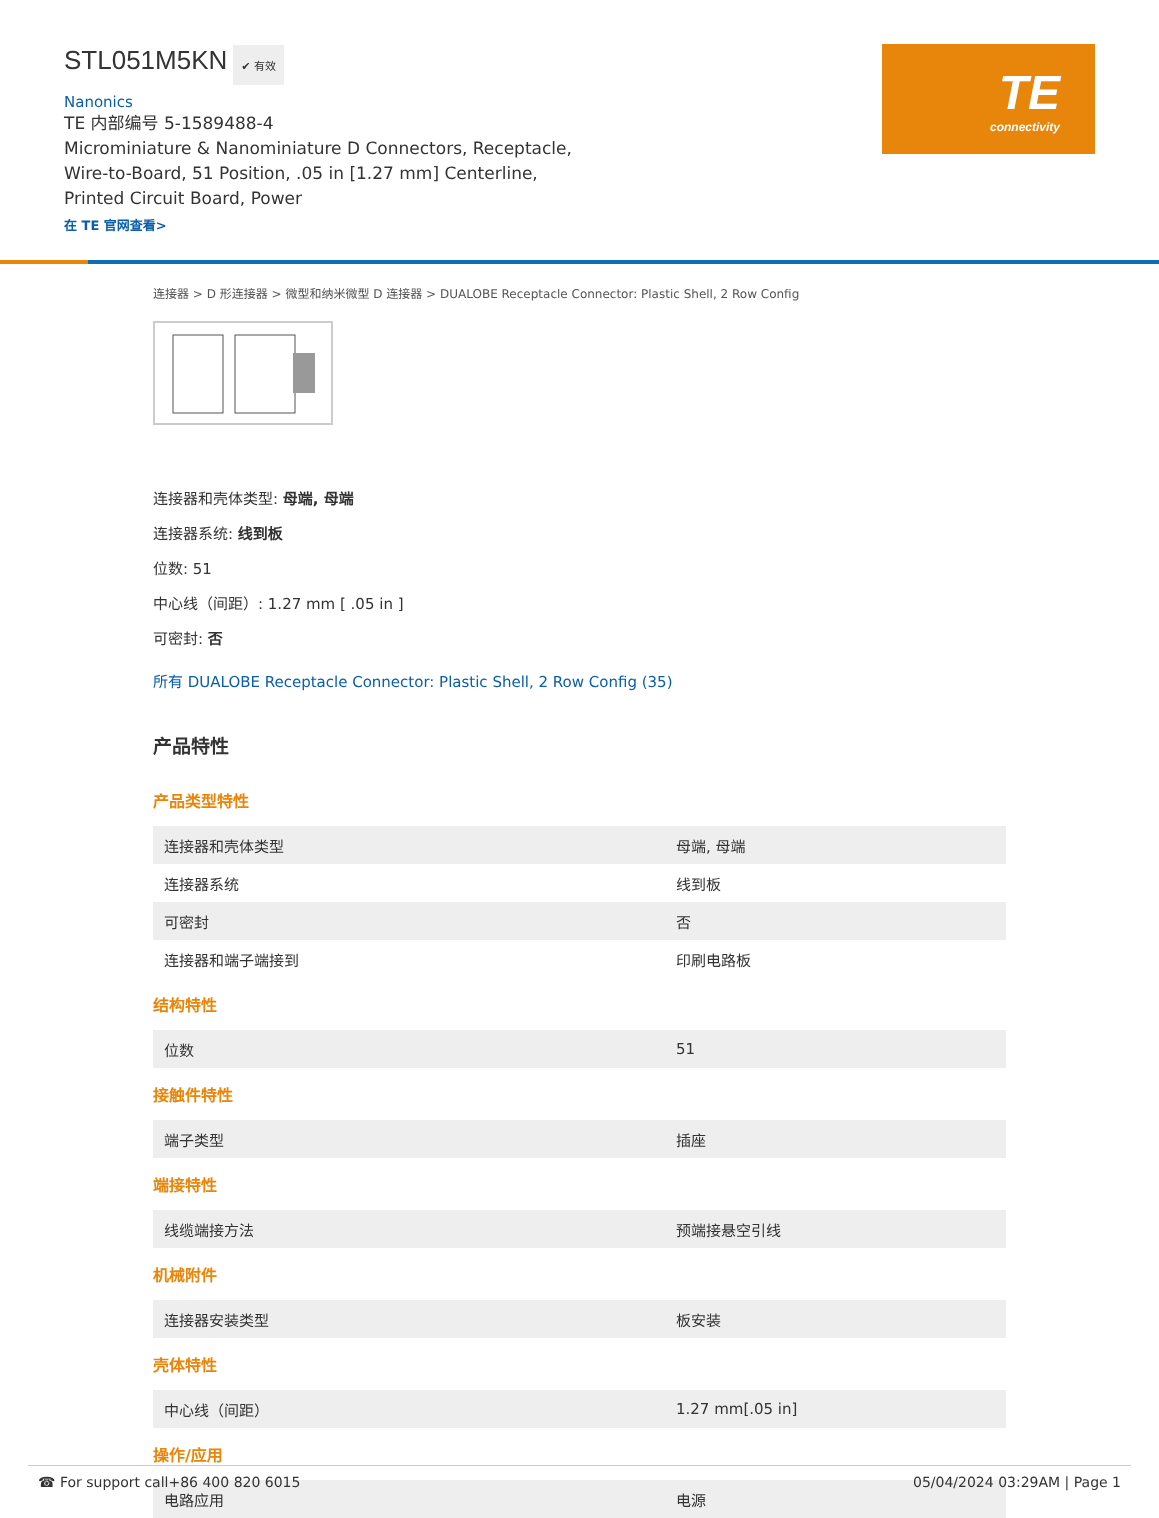TE
connectivity
STL051M5KN
✔ 有效
Nanonics
TE 内部编号 5-1589488-4
Microminiature & Nanominiature D Connectors, Receptacle, Wire-to-Board, 51 Position, .05 in [1.27 mm] Centerline, Printed Circuit Board, Power
在 TE 官网查看>
连接器 > D 形连接器 > 微型和纳米微型 D 连接器 > DUALOBE Receptacle Connector: Plastic Shell, 2 Row Config
连接器和壳体类型: 母端, 母端
连接器系统: 线到板
位数: 51
中心线（间距）: 1.27 mm [ .05 in ]
可密封: 否
所有 DUALOBE Receptacle Connector: Plastic Shell, 2 Row Config (35)
产品特性
产品类型特性
| 连接器和壳体类型 | 母端, 母端 |
| 连接器系统 | 线到板 |
| 可密封 | 否 |
| 连接器和端子端接到 | 印刷电路板 |
结构特性
| 位数 | 51 |
接触件特性
| 端子类型 | 插座 |
端接特性
| 线缆端接方法 | 预端接悬空引线 |
机械附件
| 连接器安装类型 | 板安装 |
壳体特性
| 中心线（间距） | 1.27 mm[.05 in] |
操作/应用
| 电路应用 | 电源 |
☎ For support call+86 400 820 6015 05/04/2024 03:29AM | Page 1